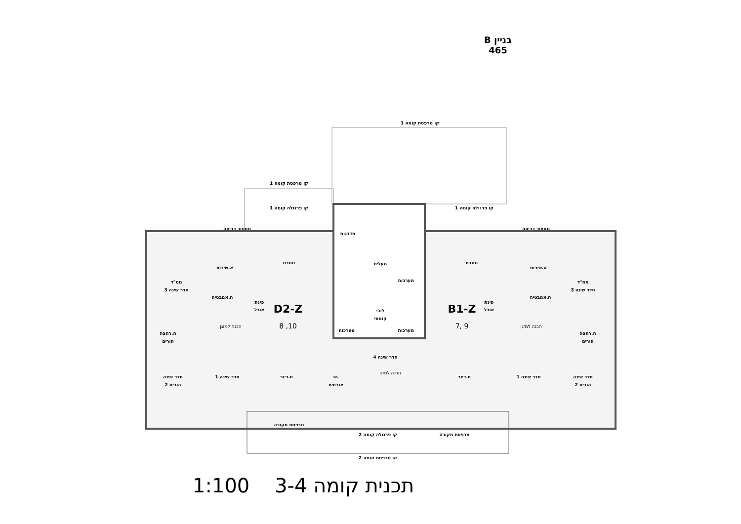בניין B
465
קו מרפסת קומה 1
קו מרפסת קומה 1
קו פרגולה קומה 1
קו פרגולה קומה 1
מסתור כביסה
מסתור כביסה
מטבח
מטבח
מעלית
מדרגות
א.שירות
א.שירות
ממ"ד
חדר שינה 3
ממ"ד
חדר שינה 3
ח.אמבטיה
ח.אמבטיה
פינת
אוכל
פינת
אוכל
D2-Z
B1-Z
8 ,10
7, 9
לובי
קומתי
מערכות
מערכות
מערכות
הכנה למזגן
הכנה למזגן
ח.רחצה
הורים
ח.רחצה
הורים
חדר שינה 4
הכנה למזגן
ש.
אורחים
חדר שינה
הורים 2
חדר שינה
הורים 2
חדר שינה 1
חדר שינה 1
ח.דיור
ח.דיור
מרפסת מקורה
מרפסת מקורה
קו פרגולה קומה 2
קו מרפסת קומה 2
תכנית קומה 3-4 1:100